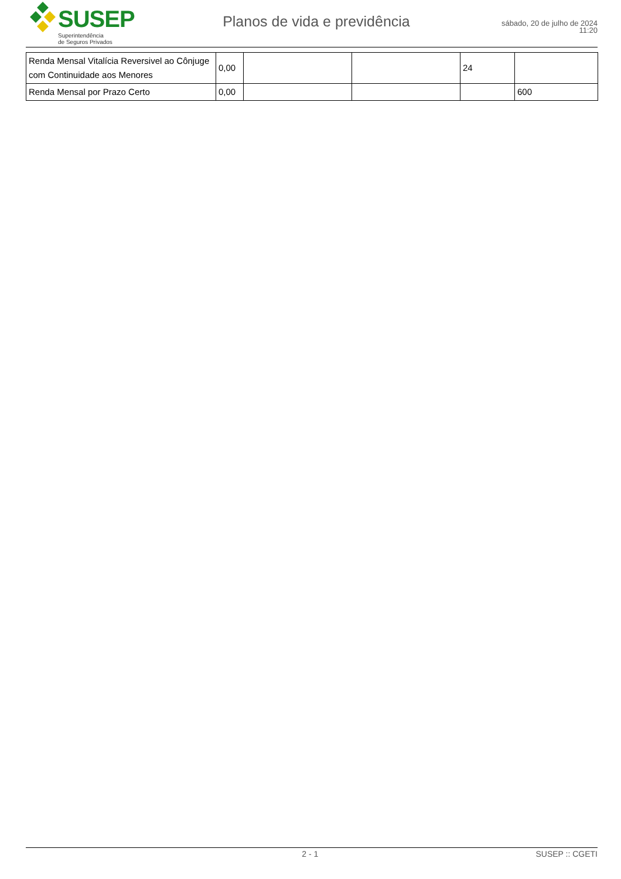SUSEP
Superintendência
de Seguros Privados
Planos de vida e previdência
sábado, 20 de julho de 2024
11:20
| Renda Mensal Vitalícia Reversivel ao Cônjuge com Continuidade aos Menores | 0,00 | | | 24 | |
| Renda Mensal por Prazo Certo | 0,00 | | | | 600 |
2 - 1 SUSEP :: CGETI